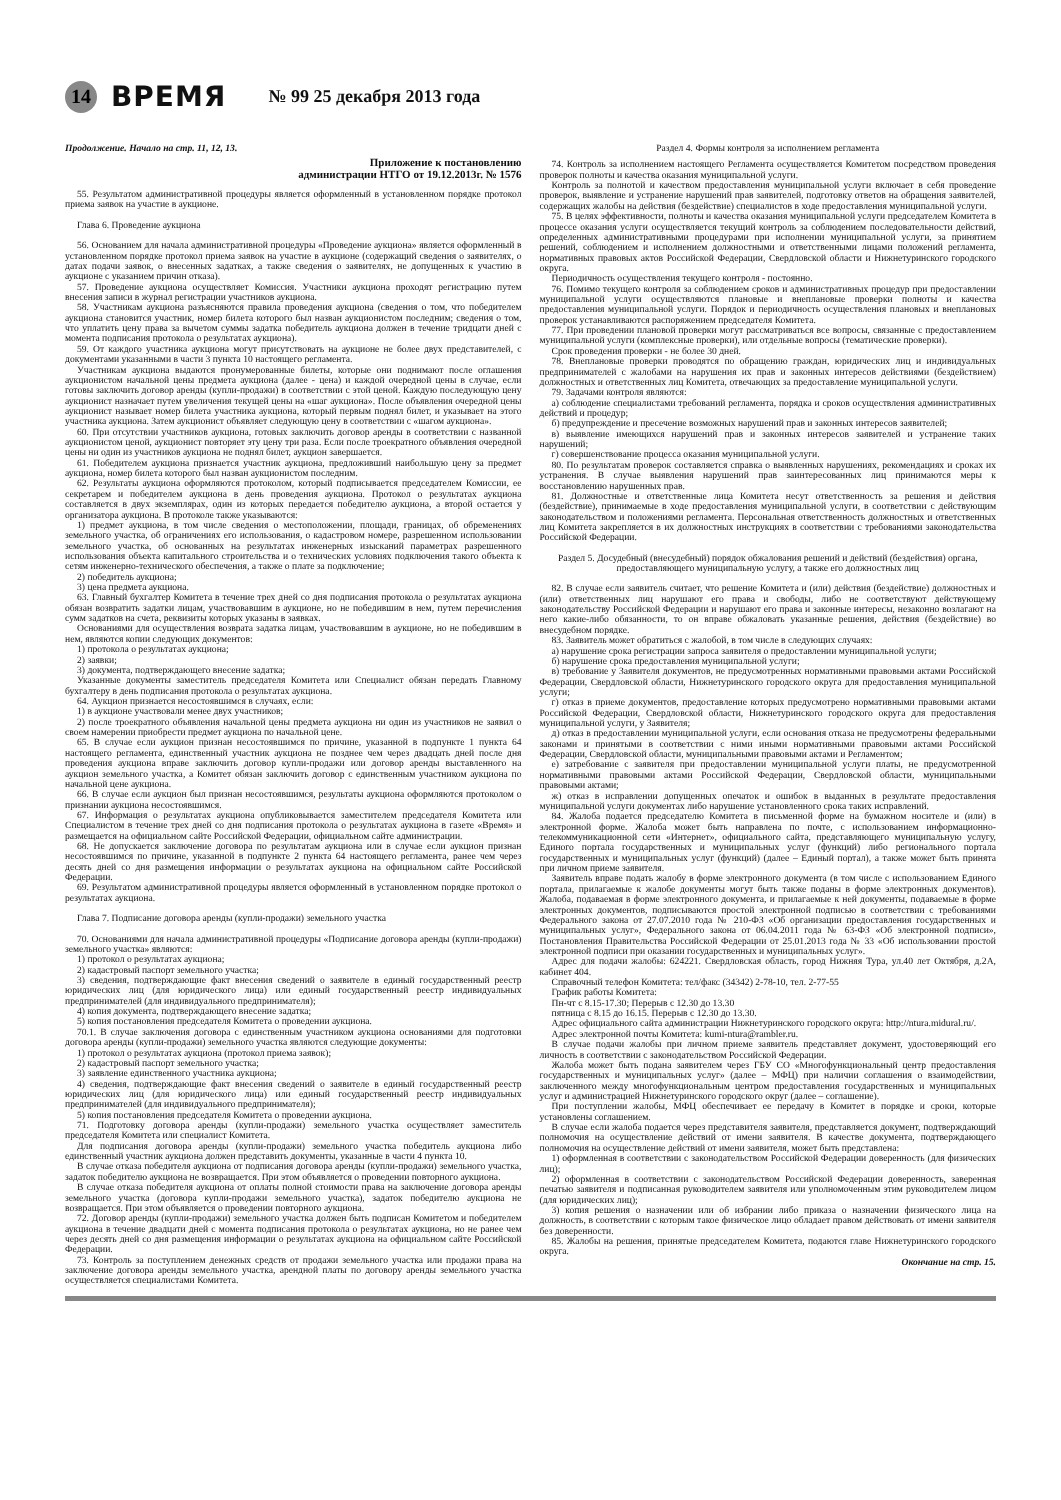14
ВРЕМЯ
№ 99 25 декабря 2013 года
Продолжение. Начало на стр. 11, 12, 13.
Приложение к постановлению
администрации НТГО от 19.12.2013г. № 1576
55. Результатом административной процедуры является оформленный в установленном порядке протокол приема заявок на участие в аукционе.
Глава 6. Проведение аукциона
56. Основанием для начала административной процедуры «Проведение аукциона» является оформленный в установленном порядке протокол приема заявок на участие в аукционе (содержащий сведения о заявителях, о датах подачи заявок, о внесенных задатках, а также сведения о заявителях, не допущенных к участию в аукционе с указанием причин отказа).
57. Проведение аукциона осуществляет Комиссия. Участники аукциона проходят регистрацию путем внесения записи в журнал регистрации участников аукциона.
58. Участникам аукциона разъясняются правила проведения аукциона (сведения о том, что победителем аукциона становится участник, номер билета которого был назван аукционистом последним; сведения о том, что уплатить цену права за вычетом суммы задатка победитель аукциона должен в течение тридцати дней с момента подписания протокола о результатах аукциона).
59. От каждого участника аукциона могут присутствовать на аукционе не более двух представителей, с документами указанными в части 3 пункта 10 настоящего регламента.
Участникам аукциона выдаются пронумерованные билеты, которые они поднимают после оглашения аукционистом начальной цены предмета аукциона (далее - цена) и каждой очередной цены в случае, если готовы заключить договор аренды (купли-продажи) в соответствии с этой ценой. Каждую последующую цену аукционист назначает путем увеличения текущей цены на «шаг аукциона». После объявления очередной цены аукционист называет номер билета участника аукциона, который первым поднял билет, и указывает на этого участника аукциона. Затем аукционист объявляет следующую цену в соответствии с «шагом аукциона».
60. При отсутствии участников аукциона, готовых заключить договор аренды в соответствии с названной аукционистом ценой, аукционист повторяет эту цену три раза. Если после троекратного объявления очередной цены ни один из участников аукциона не поднял билет, аукцион завершается.
61. Победителем аукциона признается участник аукциона, предложивший наибольшую цену за предмет аукциона, номер билета которого был назван аукционистом последним.
62. Результаты аукциона оформляются протоколом, который подписывается председателем Комиссии, ее секретарем и победителем аукциона в день проведения аукциона. Протокол о результатах аукциона составляется в двух экземплярах, один из которых передается победителю аукциона, а второй остается у организатора аукциона. В протоколе также указываются:
1) предмет аукциона, в том числе сведения о местоположении, площади, границах, об обременениях земельного участка, об ограничениях его использования, о кадастровом номере, разрешенном использовании земельного участка, об основанных на результатах инженерных изысканий параметрах разрешенного использования объекта капитального строительства и о технических условиях подключения такого объекта к сетям инженерно-технического обеспечения, а также о плате за подключение;
2) победитель аукциона;
3) цена предмета аукциона.
63. Главный бухгалтер Комитета в течение трех дней со дня подписания протокола о результатах аукциона обязан возвратить задатки лицам, участвовавшим в аукционе, но не победившим в нем, путем перечисления сумм задатков на счета, реквизиты которых указаны в заявках.
Основаниями для осуществления возврата задатка лицам, участвовавшим в аукционе, но не победившим в нем, являются копии следующих документов:
1) протокола о результатах аукциона;
2) заявки;
3) документа, подтверждающего внесение задатка;
Указанные документы заместитель председателя Комитета или Специалист обязан передать Главному бухгалтеру в день подписания протокола о результатах аукциона.
64. Аукцион признается несостоявшимся в случаях, если:
1) в аукционе участвовали менее двух участников;
2) после троекратного объявления начальной цены предмета аукциона ни один из участников не заявил о своем намерении приобрести предмет аукциона по начальной цене.
65. В случае если аукцион признан несостоявшимся по причине, указанной в подпункте 1 пункта 64 настоящего регламента, единственный участник аукциона не позднее чем через двадцать дней после дня проведения аукциона вправе заключить договор купли-продажи или договор аренды выставленного на аукцион земельного участка, а Комитет обязан заключить договор с единственным участником аукциона по начальной цене аукциона.
66. В случае если аукцион был признан несостоявшимся, результаты аукциона оформляются протоколом о признании аукциона несостоявшимся.
67. Информация о результатах аукциона опубликовывается заместителем председателя Комитета или Специалистом в течение трех дней со дня подписания протокола о результатах аукциона в газете «Время» и размещается на официальном сайте Российской Федерации, официальном сайте администрации.
68. Не допускается заключение договора по результатам аукциона или в случае если аукцион признан несостоявшимся по причине, указанной в подпункте 2 пункта 64 настоящего регламента, ранее чем через десять дней со дня размещения информации о результатах аукциона на официальном сайте Российской Федерации.
69. Результатом административной процедуры является оформленный в установленном порядке протокол о результатах аукциона.
Глава 7. Подписание договора аренды (купли-продажи) земельного участка
70. Основаниями для начала административной процедуры «Подписание договора аренды (купли-продажи) земельного участка» являются:
1) протокол о результатах аукциона;
2) кадастровый паспорт земельного участка;
3) сведения, подтверждающие факт внесения сведений о заявителе в единый государственный реестр юридических лиц (для юридического лица) или единый государственный реестр индивидуальных предпринимателей (для индивидуального предпринимателя);
4) копия документа, подтверждающего внесение задатка;
5) копия постановления председателя Комитета о проведении аукциона.
70.1. В случае заключения договора с единственным участником аукциона основаниями для подготовки договора аренды (купли-продажи) земельного участка являются следующие документы:
1) протокол о результатах аукциона (протокол приема заявок);
2) кадастровый паспорт земельного участка;
3) заявление единственного участника аукциона;
4) сведения, подтверждающие факт внесения сведений о заявителе в единый государственный реестр юридических лиц (для юридического лица) или единый государственный реестр индивидуальных предпринимателей (для индивидуального предпринимателя);
5) копия постановления председателя Комитета о проведении аукциона.
71. Подготовку договора аренды (купли-продажи) земельного участка осуществляет заместитель председателя Комитета или специалист Комитета.
Для подписания договора аренды (купли-продажи) земельного участка победитель аукциона либо единственный участник аукциона должен представить документы, указанные в части 4 пункта 10.
В случае отказа победителя аукциона от подписания договора аренды (купли-продажи) земельного участка, задаток победителю аукциона не возвращается. При этом объявляется о проведении повторного аукциона.
В случае отказа победителя аукциона от оплаты полной стоимости права на заключение договора аренды земельного участка (договора купли-продажи земельного участка), задаток победителю аукциона не возвращается. При этом объявляется о проведении повторного аукциона.
72. Договор аренды (купли-продажи) земельного участка должен быть подписан Комитетом и победителем аукциона в течение двадцати дней с момента подписания протокола о результатах аукциона, но не ранее чем через десять дней со дня размещения информации о результатах аукциона на официальном сайте Российской Федерации.
73. Контроль за поступлением денежных средств от продажи земельного участка или продажи права на заключение договора аренды земельного участка, арендной платы по договору аренды земельного участка осуществляется специалистами Комитета.
Раздел 4. Формы контроля за исполнением регламента
74. Контроль за исполнением настоящего Регламента осуществляется Комитетом посредством проведения проверок полноты и качества оказания муниципальной услуги.
Контроль за полнотой и качеством предоставления муниципальной услуги включает в себя проведение проверок, выявление и устранение нарушений прав заявителей, подготовку ответов на обращения заявителей, содержащих жалобы на действия (бездействие) специалистов в ходе предоставления муниципальной услуги.
75. В целях эффективности, полноты и качества оказания муниципальной услуги председателем Комитета в процессе оказания услуги осуществляется текущий контроль за соблюдением последовательности действий, определенных административными процедурами при исполнении муниципальной услуги, за принятием решений, соблюдением и исполнением должностными и ответственными лицами положений регламента, нормативных правовых актов Российской Федерации, Свердловской области и Нижнетуринского городского округа.
Периодичность осуществления текущего контроля - постоянно.
76. Помимо текущего контроля за соблюдением сроков и административных процедур при предоставлении муниципальной услуги осуществляются плановые и внеплановые проверки полноты и качества предоставления муниципальной услуги. Порядок и периодичность осуществления плановых и внеплановых проверок устанавливаются распоряжением председателя Комитета.
77. При проведении плановой проверки могут рассматриваться все вопросы, связанные с предоставлением муниципальной услуги (комплексные проверки), или отдельные вопросы (тематические проверки).
Срок проведения проверки - не более 30 дней.
78. Внеплановые проверки проводятся по обращению граждан, юридических лиц и индивидуальных предпринимателей с жалобами на нарушения их прав и законных интересов действиями (бездействием) должностных и ответственных лиц Комитета, отвечающих за предоставление муниципальной услуги.
79. Задачами контроля являются:
а) соблюдение специалистами требований регламента, порядка и сроков осуществления административных действий и процедур;
б) предупреждение и пресечение возможных нарушений прав и законных интересов заявителей;
в) выявление имеющихся нарушений прав и законных интересов заявителей и устранение таких нарушений;
г) совершенствование процесса оказания муниципальной услуги.
80. По результатам проверок составляется справка о выявленных нарушениях, рекомендациях и сроках их устранения. В случае выявления нарушений прав заинтересованных лиц принимаются меры к восстановлению нарушенных прав.
81. Должностные и ответственные лица Комитета несут ответственность за решения и действия (бездействие), принимаемые в ходе предоставления муниципальной услуги, в соответствии с действующим законодательством и положениями регламента. Персональная ответственность должностных и ответственных лиц Комитета закрепляется в их должностных инструкциях в соответствии с требованиями законодательства Российской Федерации.
Раздел 5. Досудебный (внесудебный) порядок обжалования решений и действий (бездействия) органа, предоставляющего муниципальную услугу, а также его должностных лиц
82. В случае если заявитель считает, что решение Комитета и (или) действия (бездействие) должностных и (или) ответственных лиц нарушают его права и свободы, либо не соответствуют действующему законодательству Российской Федерации и нарушают его права и законные интересы, незаконно возлагают на него какие-либо обязанности, то он вправе обжаловать указанные решения, действия (бездействие) во внесудебном порядке.
83. Заявитель может обратиться с жалобой, в том числе в следующих случаях:
а) нарушение срока регистрации запроса заявителя о предоставлении муниципальной услуги;
б) нарушение срока предоставления муниципальной услуги;
в) требование у Заявителя документов, не предусмотренных нормативными правовыми актами Российской Федерации, Свердловской области, Нижнетуринского городского округа для предоставления муниципальной услуги;
г) отказ в приеме документов, предоставление которых предусмотрено нормативными правовыми актами Российской Федерации, Свердловской области, Нижнетуринского городского округа для предоставления муниципальной услуги, у Заявителя;
д) отказ в предоставлении муниципальной услуги, если основания отказа не предусмотрены федеральными законами и принятыми в соответствии с ними иными нормативными правовыми актами Российской Федерации, Свердловской области, муниципальными правовыми актами и Регламентом;
е) затребование с заявителя при предоставлении муниципальной услуги платы, не предусмотренной нормативными правовыми актами Российской Федерации, Свердловской области, муниципальными правовыми актами;
ж) отказ в исправлении допущенных опечаток и ошибок в выданных в результате предоставления муниципальной услуги документах либо нарушение установленного срока таких исправлений.
84. Жалоба подается председателю Комитета в письменной форме на бумажном носителе и (или) в электронной форме. Жалоба может быть направлена по почте, с использованием информационно-телекоммуникационной сети «Интернет», официального сайта, представляющего муниципальную услугу, Единого портала государственных и муниципальных услуг (функций) либо регионального портала государственных и муниципальных услуг (функций) (далее – Единый портал), а также может быть принята при личном приеме заявителя.
Заявитель вправе подать жалобу в форме электронного документа (в том числе с использованием Единого портала, прилагаемые к жалобе документы могут быть также поданы в форме электронных документов). Жалоба, подаваемая в форме электронного документа, и прилагаемые к ней документы, подаваемые в форме электронных документов, подписываются простой электронной подписью в соответствии с требованиями Федерального закона от 27.07.2010 года № 210-ФЗ «Об организации предоставления государственных и муниципальных услуг», Федерального закона от 06.04.2011 года № 63-ФЗ «Об электронной подписи», Постановления Правительства Российской Федерации от 25.01.2013 года № 33 «Об использовании простой электронной подписи при оказании государственных и муниципальных услуг».
Адрес для подачи жалобы: 624221. Свердловская область, город Нижняя Тура, ул.40 лет Октября, д.2А, кабинет 404.
Справочный телефон Комитета: тел/факс (34342) 2-78-10, тел. 2-77-55
График работы Комитета:
Пн-чт с 8.15-17.30; Перерыв с 12.30 до 13.30
пятница с 8.15 до 16.15. Перерыв с 12.30 до 13.30.
Адрес официального сайта администрации Нижнетуринского городского округа: http://ntura.midural.ru/.
Адрес электронной почты Комитета: kumi-ntura@rambler.ru.
В случае подачи жалобы при личном приеме заявитель представляет документ, удостоверяющий его личность в соответствии с законодательством Российской Федерации.
Жалоба может быть подана заявителем через ГБУ СО «Многофункциональный центр предоставления государственных и муниципальных услуг» (далее – МФЦ) при наличии соглашения о взаимодействии, заключенного между многофункциональным центром предоставления государственных и муниципальных услуг и администрацией Нижнетуринского городского округ (далее – соглашение).
При поступлении жалобы, МФЦ обеспечивает ее передачу в Комитет в порядке и сроки, которые установлены соглашением.
В случае если жалоба подается через представителя заявителя, представляется документ, подтверждающий полномочия на осуществление действий от имени заявителя. В качестве документа, подтверждающего полномочия на осуществление действий от имени заявителя, может быть представлена:
1) оформленная в соответствии с законодательством Российской Федерации доверенность (для физических лиц);
2) оформленная в соответствии с законодательством Российской Федерации доверенность, заверенная печатью заявителя и подписанная руководителем заявителя или уполномоченным этим руководителем лицом (для юридических лиц);
3) копия решения о назначении или об избрании либо приказа о назначении физического лица на должность, в соответствии с которым такое физическое лицо обладает правом действовать от имени заявителя без доверенности.
85. Жалобы на решения, принятые председателем Комитета, подаются главе Нижнетуринского городского округа.
Окончание на стр. 15.